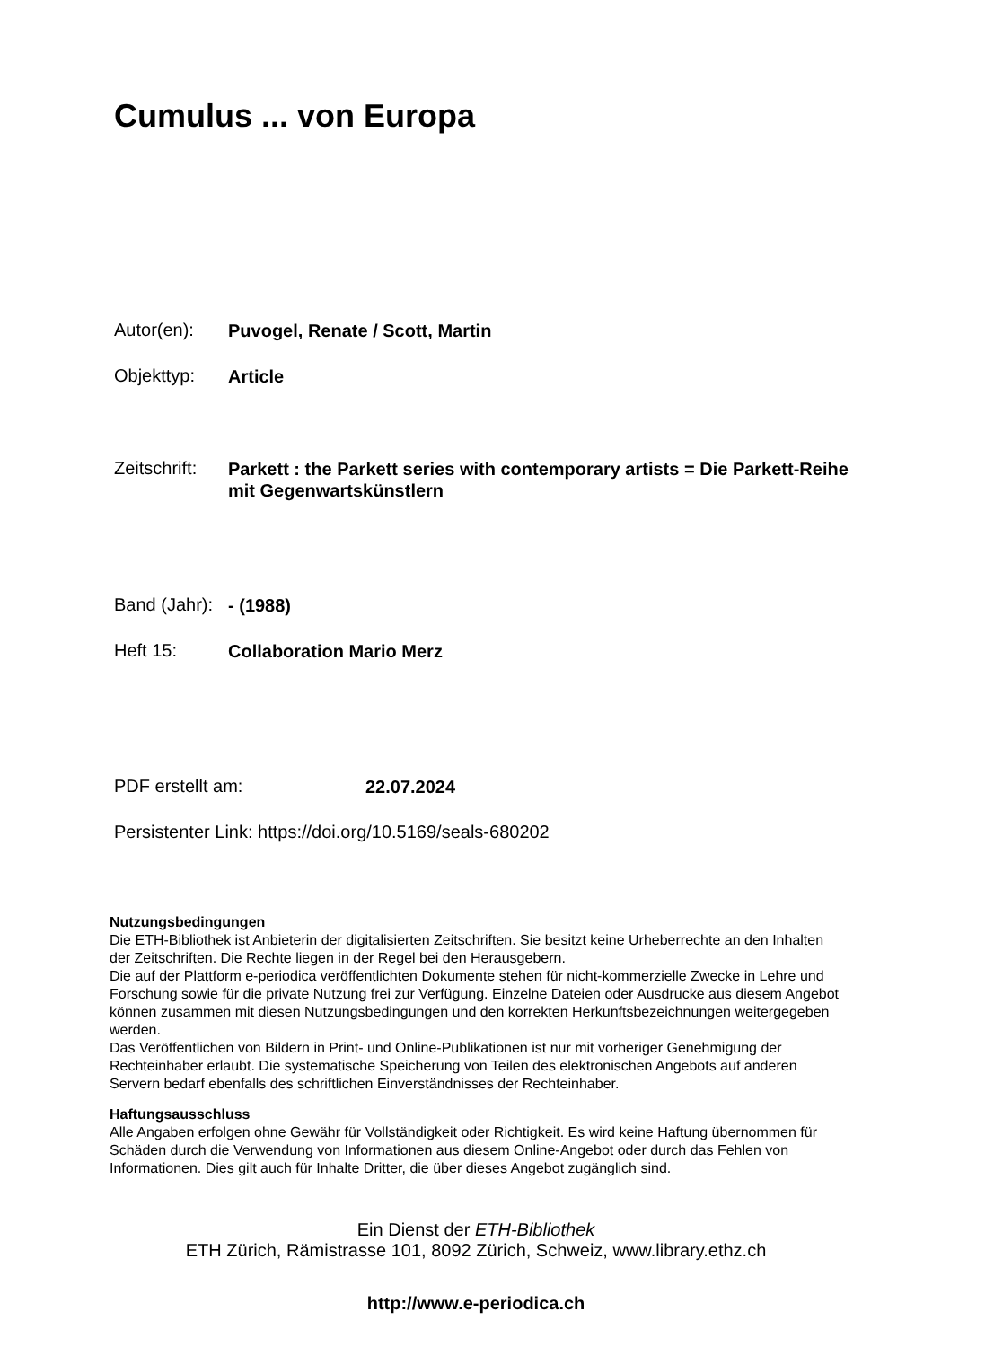Cumulus ... von Europa
Autor(en): Puvogel, Renate / Scott, Martin
Objekttyp: Article
Zeitschrift: Parkett : the Parkett series with contemporary artists = Die Parkett-Reihe mit Gegenwartskünstlern
Band (Jahr): - (1988)
Heft 15: Collaboration Mario Merz
PDF erstellt am: 22.07.2024
Persistenter Link: https://doi.org/10.5169/seals-680202
Nutzungsbedingungen
Die ETH-Bibliothek ist Anbieterin der digitalisierten Zeitschriften. Sie besitzt keine Urheberrechte an den Inhalten der Zeitschriften. Die Rechte liegen in der Regel bei den Herausgebern.
Die auf der Plattform e-periodica veröffentlichten Dokumente stehen für nicht-kommerzielle Zwecke in Lehre und Forschung sowie für die private Nutzung frei zur Verfügung. Einzelne Dateien oder Ausdrucke aus diesem Angebot können zusammen mit diesen Nutzungsbedingungen und den korrekten Herkunftsbezeichnungen weitergegeben werden.
Das Veröffentlichen von Bildern in Print- und Online-Publikationen ist nur mit vorheriger Genehmigung der Rechteinhaber erlaubt. Die systematische Speicherung von Teilen des elektronischen Angebots auf anderen Servern bedarf ebenfalls des schriftlichen Einverständnisses der Rechteinhaber.
Haftungsausschluss
Alle Angaben erfolgen ohne Gewähr für Vollständigkeit oder Richtigkeit. Es wird keine Haftung übernommen für Schäden durch die Verwendung von Informationen aus diesem Online-Angebot oder durch das Fehlen von Informationen. Dies gilt auch für Inhalte Dritter, die über dieses Angebot zugänglich sind.
Ein Dienst der ETH-Bibliothek
ETH Zürich, Rämistrasse 101, 8092 Zürich, Schweiz, www.library.ethz.ch
http://www.e-periodica.ch